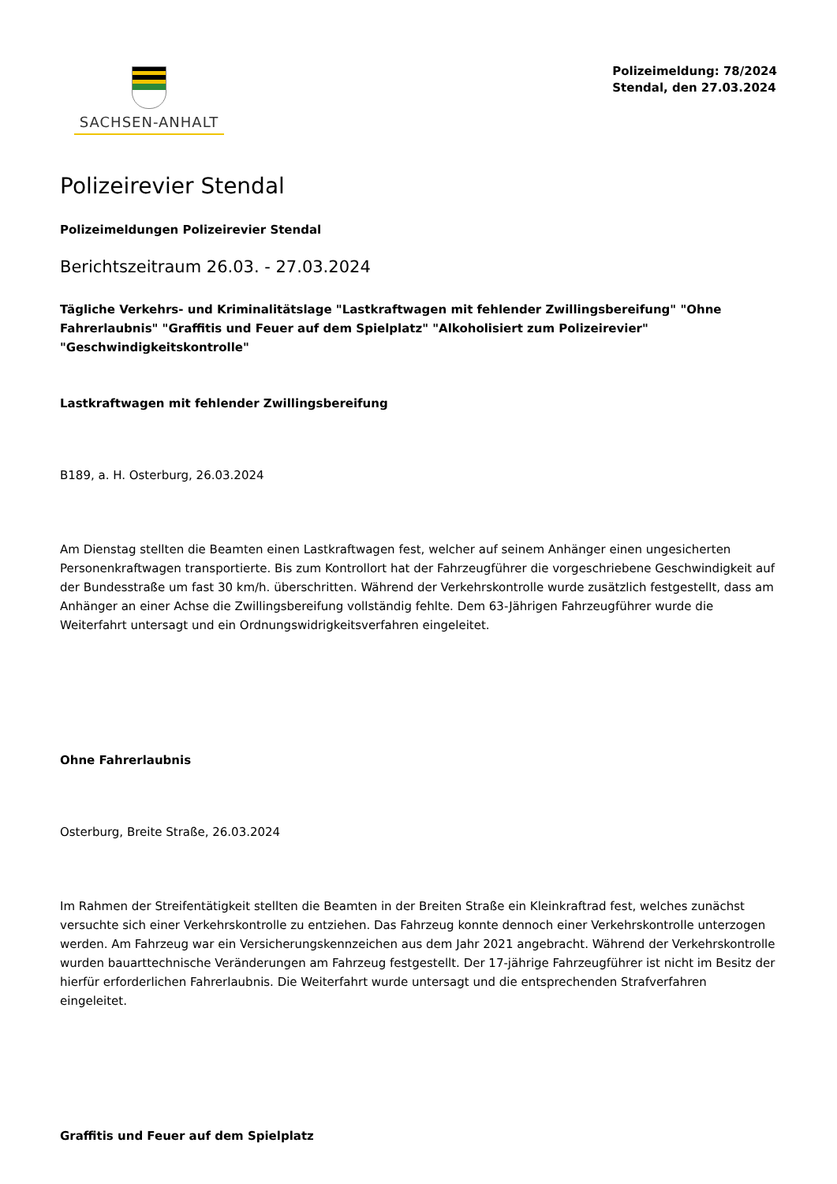SACHSEN-ANHALT
Polizeimeldung: 78/2024
Stendal, den 27.03.2024
Polizeirevier Stendal
Polizeimeldungen Polizeirevier Stendal
Berichtszeitraum 26.03. - 27.03.2024
Tägliche Verkehrs- und Kriminalitätslage "Lastkraftwagen mit fehlender Zwillingsbereifung" "Ohne Fahrerlaubnis" "Graffitis und Feuer auf dem Spielplatz" "Alkoholisiert zum Polizeirevier" "Geschwindigkeitskontrolle"
Lastkraftwagen mit fehlender Zwillingsbereifung
B189, a. H. Osterburg, 26.03.2024
Am Dienstag stellten die Beamten einen Lastkraftwagen fest, welcher auf seinem Anhänger einen ungesicherten Personenkraftwagen transportierte. Bis zum Kontrollort hat der Fahrzeugführer die vorgeschriebene Geschwindigkeit auf der Bundesstraße um fast 30 km/h. überschritten. Während der Verkehrskontrolle wurde zusätzlich festgestellt, dass am Anhänger an einer Achse die Zwillingsbereifung vollständig fehlte. Dem 63-Jährigen Fahrzeugführer wurde die Weiterfahrt untersagt und ein Ordnungswidrigkeitsverfahren eingeleitet.
Ohne Fahrerlaubnis
Osterburg, Breite Straße, 26.03.2024
Im Rahmen der Streifentätigkeit stellten die Beamten in der Breiten Straße ein Kleinkraftrad fest, welches zunächst versuchte sich einer Verkehrskontrolle zu entziehen. Das Fahrzeug konnte dennoch einer Verkehrskontrolle unterzogen werden. Am Fahrzeug war ein Versicherungskennzeichen aus dem Jahr 2021 angebracht. Während der Verkehrskontrolle wurden bauarttechnische Veränderungen am Fahrzeug festgestellt. Der 17-jährige Fahrzeugführer ist nicht im Besitz der hierfür erforderlichen Fahrerlaubnis. Die Weiterfahrt wurde untersagt und die entsprechenden Strafverfahren eingeleitet.
Graffitis und Feuer auf dem Spielplatz